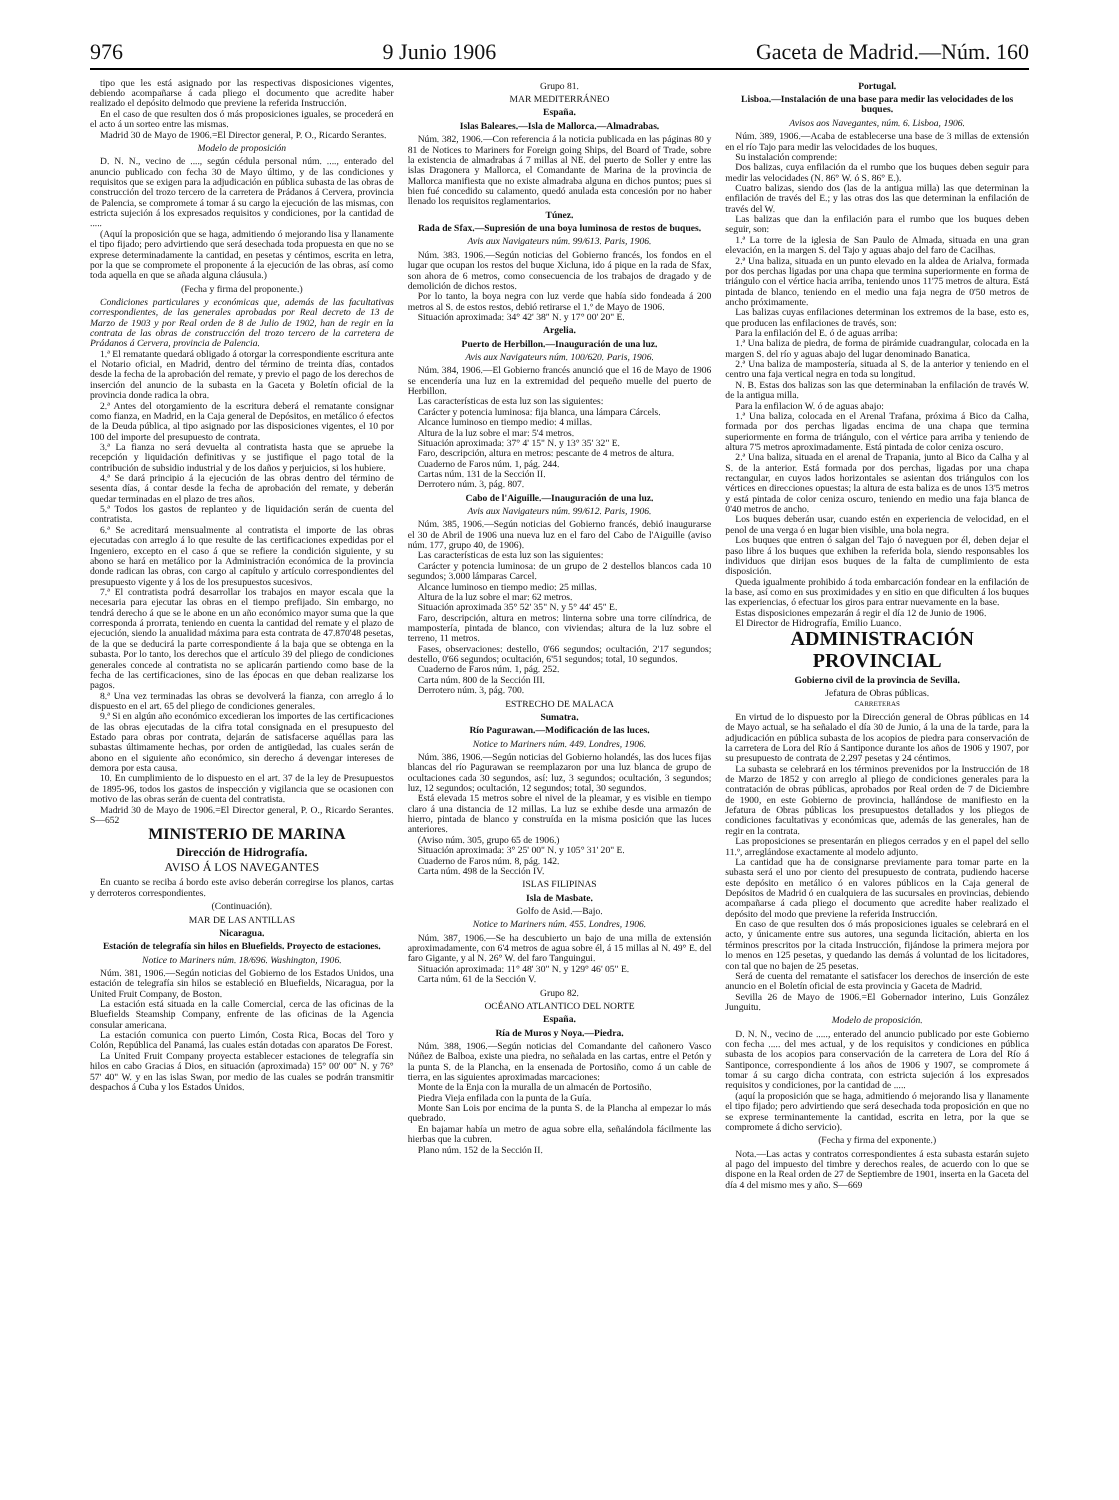976 9 Junio 1906 Gaceta de Madrid.—Núm. 160
tipo que les está asignado por las respectivas disposiciones vigentes, debiendo acompañarse á cada pliego el documento que acredite haber realizado el depósito delmodo que previene la referida Instrucción.
En el caso de que resulten dos ó más proposiciones iguales, se procederá en el acto á un sorteo entre las mismas.
Madrid 30 de Mayo de 1906.=El Director general, P. O., Ricardo Serantes.
Modelo de proposición
D. N. N., vecino de ...., según cédula personal núm. ...., enterado del anuncio publicado con fecha 30 de Mayo último, y de las condiciones y requisitos que se exigen para la adjudicación en pública subasta de las obras de construcción del trozo tercero de la carretera de Prádanos á Cervera, provincia de Palencia, se compromete á tomar á su cargo la ejecución de las mismas, con estricta sujeción á los expresados requisitos y condiciones, por la cantidad de .....
(Aquí la proposición que se haga, admitiendo ó mejorando lisa y llanamente el tipo fijado; pero advirtiendo que será desechada toda propuesta en que no se exprese determinadamente la cantidad, en pesetas y céntimos, escrita en letra, por la que se compromete el proponente á la ejecución de las obras, así como toda aquella en que se añada alguna cláusula.)
(Fecha y firma del proponente.)
Condiciones particulares y económicas que, además de las facultativas correspondientes, de las generales aprobadas por Real decreto de 13 de Marzo de 1903 y por Real orden de 8 de Julio de 1902, han de regir en la contrata de las obras de construcción del trozo tercero de la carretera de Prádanos á Cervera, provincia de Palencia.
1.ª El rematante quedará obligado á otorgar la correspondiente escritura ante el Notario oficial, en Madrid, dentro del término de treinta días, contados desde la fecha de la aprobación del remate, y previo el pago de los derechos de inserción del anuncio de la subasta en la Gaceta y Boletín oficial de la provincia donde radica la obra.
2.ª Antes del otorgamiento de la escritura deberá el rematante consignar como fianza, en Madrid, en la Caja general de Depósitos, en metálico ó efectos de la Deuda pública, al tipo asignado por las disposiciones vigentes, el 10 por 100 del importe del presupuesto de contrata.
3.ª La fianza no será devuelta al contratista hasta que se apruebe la recepción y liquidación definitivas y se justifique el pago total de la contribución de subsidio industrial y de los daños y perjuicios, si los hubiere.
4.ª Se dará principio á la ejecución de las obras dentro del término de sesenta días, á contar desde la fecha de aprobación del remate, y deberán quedar terminadas en el plazo de tres años.
5.ª Todos los gastos de replanteo y de liquidación serán de cuenta del contratista.
6.ª Se acreditará mensualmente al contratista el importe de las obras ejecutadas con arreglo á lo que resulte de las certificaciones expedidas por el Ingeniero, excepto en el caso á que se refiere la condición siguiente, y su abono se hará en metálico por la Administración económica de la provincia donde radican las obras, con cargo al capítulo y artículo correspondientes del presupuesto vigente y á los de los presupuestos sucesivos.
7.ª El contratista podrá desarrollar los trabajos en mayor escala que la necesaria para ejecutar las obras en el tiempo prefijado. Sin embargo, no tendrá derecho á que se le abone en un año económico mayor suma que la que corresponda á prorrata, teniendo en cuenta la cantidad del remate y el plazo de ejecución, siendo la anualidad máxima para esta contrata de 47.870'48 pesetas, de la que se deducirá la parte correspondiente á la baja que se obtenga en la subasta. Por lo tanto, los derechos que el artículo 39 del pliego de condiciones generales concede al contratista no se aplicarán partiendo como base de la fecha de las certificaciones, sino de las épocas en que deban realizarse los pagos.
8.ª Una vez terminadas las obras se devolverá la fianza, con arreglo á lo dispuesto en el art. 65 del pliego de condiciones generales.
9.ª Si en algún año económico excedieran los importes de las certificaciones de las obras ejecutadas de la cifra total consignada en el presupuesto del Estado para obras por contrata, dejarán de satisfacerse aquéllas para las subastas últimamente hechas, por orden de antigüedad, las cuales serán de abono en el siguiente año económico, sin derecho á devengar intereses de demora por esta causa.
10. En cumplimiento de lo dispuesto en el art. 37 de la ley de Presupuestos de 1895-96, todos los gastos de inspección y vigilancia que se ocasionen con motivo de las obras serán de cuenta del contratista.
Madrid 30 de Mayo de 1906.=El Director general, P. O., Ricardo Serantes. S—652
MINISTERIO DE MARINA
Dirección de Hidrografía.
AVISO Á LOS NAVEGANTES
En cuanto se reciba á bordo este aviso deberán corregirse los planos, cartas y derroteros correspondientes.
(Continuación).
MAR DE LAS ANTILLAS
Nicaragua.
Estación de telegrafía sin hilos en Bluefields. Proyecto de estaciones.
Notice to Mariners núm. 18/696. Washington, 1906.
Núm. 381, 1906.—Según noticias del Gobierno de los Estados Unidos, una estación de telegrafía sin hilos se estableció en Bluefields, Nicaragua, por la United Fruit Company, de Boston.
La estación está situada en la calle Comercial, cerca de las oficinas de la Bluefields Steamship Company, enfrente de las oficinas de la Agencia consular americana.
La estación comunica con puerto Limón, Costa Rica, Bocas del Toro y Colón, República del Panamá, las cuales están dotadas con aparatos De Forest.
La United Fruit Company proyecta establecer estaciones de telegrafía sin hilos en cabo Gracias á Dios, en situación (aproximada) 15° 00' 00" N. y 76° 57' 40" W. y en las islas Swan, por medio de las cuales se podrán transmitir despachos á Cuba y los Estados Unidos.
Grupo 81.
MAR MEDITERRÁNEO
España.
Islas Baleares.—Isla de Mallorca.—Almadrabas.
Núm. 382, 1906.—Con referencia á la noticia publicada en las páginas 80 y 81 de Notices to Mariners for Foreign going Ships, del Board of Trade, sobre la existencia de almadrabas á 7 millas al NE. del puerto de Soller y entre las islas Dragonera y Mallorca, el Comandante de Marina de la provincia de Mallorca manifiesta que no existe almadraba alguna en dichos puntos; pues si bien fué concedido su calamento, quedó anulada esta concesión por no haber llenado los requisitos reglamentarios.
Túnez.
Rada de Sfax.—Supresión de una boya luminosa de restos de buques.
Avis aux Navigateurs núm. 99/613. Paris, 1906.
Núm. 383. 1906.—Según noticias del Gobierno francés, los fondos en el lugar que ocupan los restos del buque Xicluna, ido á pique en la rada de Sfax, son ahora de 6 metros, como consecuencia de los trabajos de dragado y de demolición de dichos restos.
Por lo tanto, la boya negra con luz verde que había sido fondeada á 200 metros al S. de estos restos, debió retirarse el 1.º de Mayo de 1906.
Situación aproximada: 34° 42' 38" N. y 17° 00' 20" E.
Argelia.
Puerto de Herbillon.—Inauguración de una luz.
Avis aux Navigateurs núm. 100/620. Paris, 1906.
Núm. 384, 1906.—El Gobierno francés anunció que el 16 de Mayo de 1906 se encendería una luz en la extremidad del pequeño muelle del puerto de Herbillon.
Las características de esta luz son las siguientes:
Carácter y potencia luminosa: fija blanca, una lámpara Cárcels.
Alcance luminoso en tiempo medio: 4 millas.
Altura de la luz sobre el mar: 5'4 metros.
Situación aproximada: 37° 4' 15" N. y 13° 35' 32" E.
Faro, descripción, altura en metros: pescante de 4 metros de altura.
Cuaderno de Faros núm. 1, pág. 244.
Cartas núm. 131 de la Sección II.
Derrotero núm. 3, pág. 807.
Cabo de l'Aiguille.—Inauguración de una luz.
Avis aux Navigateurs núm. 99/612. Paris, 1906.
Núm. 385, 1906.—Según noticias del Gobierno francés, debió inaugurarse el 30 de Abril de 1906 una nueva luz en el faro del Cabo de l'Aiguille (aviso núm. 177, grupo 40, de 1906).
Las características de esta luz son las siguientes:
Carácter y potencia luminosa: de un grupo de 2 destellos blancos cada 10 segundos; 3.000 lámparas Carcel.
Alcance luminoso en tiempo medio: 25 millas.
Altura de la luz sobre el mar: 62 metros.
Situación aproximada 35° 52' 35" N. y 5° 44' 45" E.
Faro, descripción, altura en metros: linterna sobre una torre cilíndrica, de mampostería, pintada de blanco, con viviendas; altura de la luz sobre el terreno, 11 metros.
Fases, observaciones: destello, 0'66 segundos; ocultación, 2'17 segundos; destello, 0'66 segundos; ocultación, 6'51 segundos; total, 10 segundos.
Cuaderno de Faros núm. 1, pág. 252.
Carta núm. 800 de la Sección III.
Derrotero núm. 3, pág. 700.
ESTRECHO DE MALACA
Sumatra.
Río Pagurawan.—Modificación de las luces.
Notice to Mariners núm. 449. Londres, 1906.
Núm. 386, 1906.—Según noticias del Gobierno holandés, las dos luces fijas blancas del río Pagurawan se reemplazaron por una luz blanca de grupo de ocultaciones cada 30 segundos, así: luz, 3 segundos; ocultación, 3 segundos; luz, 12 segundos; ocultación, 12 segundos; total, 30 segundos.
Está elevada 15 metros sobre el nivel de la pleamar, y es visible en tiempo claro á una distancia de 12 millas. La luz se exhibe desde una armazón de hierro, pintada de blanco y construída en la misma posición que las luces anteriores.
(Aviso núm. 305, grupo 65 de 1906.)
Situación aproximada: 3° 25' 00" N. y 105° 31' 20" E.
Cuaderno de Faros núm. 8, pág. 142.
Carta núm. 498 de la Sección IV.
ISLAS FILIPINAS
Isla de Masbate.
Golfo de Asid.—Bajo.
Notice to Mariners núm. 455. Londres, 1906.
Núm. 387, 1906.—Se ha descubierto un bajo de una milla de extensión aproximadamente, con 6'4 metros de agua sobre él, á 15 millas al N. 49° E. del faro Gigante, y al N. 26° W. del faro Tanguingui.
Situación aproximada: 11° 48' 30" N. y 129° 46' 05" E.
Carta núm. 61 de la Sección V.
Grupo 82.
OCÉANO ATLANTICO DEL NORTE
España.
Ría de Muros y Noya.—Piedra.
Núm. 388, 1906.—Según noticias del Comandante del cañonero Vasco Núñez de Balboa, existe una piedra, no señalada en las cartas, entre el Petón y la punta S. de la Plancha, en la ensenada de Portosiño, como á un cable de tierra, en las siguientes aproximadas marcaciones:
Monte de la Enja con la muralla de un almacén de Portosiño.
Piedra Vieja enfilada con la punta de la Guía.
Monte San Lois por encima de la punta S. de la Plancha al empezar lo más quebrado.
En bajamar había un metro de agua sobre ella, señalándola fácilmente las hierbas que la cubren.
Plano núm. 152 de la Sección II.
Portugal.
Lisboa.—Instalación de una base para medir las velocidades de los buques.
Avisos aos Navegantes, núm. 6. Lisboa, 1906.
Núm. 389, 1906.—Acaba de establecerse una base de 3 millas de extensión en el río Tajo para medir las velocidades de los buques.
Su instalación comprende:
Dos balizas, cuya enfilación da el rumbo que los buques deben seguir para medir las velocidades (N. 86° W. ó S. 86° E.).
Cuatro balizas, siendo dos (las de la antigua milla) las que determinan la enfilación de través del E.; y las otras dos las que determinan la enfilación de través del W.
Las balizas que dan la enfilación para el rumbo que los buques deben seguir, son:
1.ª La torre de la iglesia de San Paulo de Almada, situada en una gran elevación, en la margen S. del Tajo y aguas abajo del faro de Cacilhas.
2.ª Una baliza, situada en un punto elevado en la aldea de Arialva, formada por dos perchas ligadas por una chapa que termina superiormente en forma de triángulo con el vértice hacia arriba, teniendo unos 11'75 metros de altura. Está pintada de blanco, teniendo en el medio una faja negra de 0'50 metros de ancho próximamente.
Las balizas cuyas enfilaciones determinan los extremos de la base, esto es, que producen las enfilaciones de través, son:
Para la enfilación del E. ó de aguas arriba:
1.ª Una baliza de piedra, de forma de pirámide cuadrangular, colocada en la margen S. del río y aguas abajo del lugar denominado Banatica.
2.ª Una baliza de mampostería, situada al S. de la anterior y teniendo en el centro una faja vertical negra en toda su longitud.
N. B. Estas dos balizas son las que determinaban la enfilación de través W. de la antigua milla.
Para la enfilacion W. ó de aguas abajo:
1.ª Una baliza, colocada en el Arenal Trafana, próxima á Bico da Calha, formada por dos perchas ligadas encima de una chapa que termina superiormente en forma de triángulo, con el vértice para arriba y teniendo de altura 7'5 metros aproximadamente. Está pintada de color ceniza oscuro.
2.ª Una baliza, situada en el arenal de Trapania, junto al Bico da Calha y al S. de la anterior. Está formada por dos perchas, ligadas por una chapa rectangular, en cuyos lados horizontales se asientan dos triángulos con los vértices en direcciones opuestas; la altura de esta baliza es de unos 13'5 metros y está pintada de color ceniza oscuro, teniendo en medio una faja blanca de 0'40 metros de ancho.
Los buques deberán usar, cuando estén en experiencia de velocidad, en el penol de una verga ó en lugar bien visible, una bola negra.
Los buques que entren ó salgan del Tajo ó naveguen por él, deben dejar el paso libre á los buques que exhiben la referida bola, siendo responsables los individuos que dirijan esos buques de la falta de cumplimiento de esta disposición.
Queda igualmente prohibido á toda embarcación fondear en la enfilación de la base, así como en sus proximidades y en sitio en que dificulten á los buques las experiencias, ó efectuar los giros para entrar nuevamente en la base.
Estas disposiciones empezarán á regir el día 12 de Junio de 1906.
El Director de Hidrografía, Emilio Luanco.
ADMINISTRACIÓN PROVINCIAL
Gobierno civil de la provincia de Sevilla.
Jefatura de Obras públicas.
CARRETERAS
En virtud de lo dispuesto por la Dirección general de Obras públicas en 14 de Mayo actual, se ha señalado el día 30 de Junio, á la una de la tarde, para la adjudicación en pública subasta de los acopios de piedra para conservación de la carretera de Lora del Río á Santiponce durante los años de 1906 y 1907, por su presupuesto de contrata de 2.297 pesetas y 24 céntimos.
La subasta se celebrará en los términos prevenidos por la Instrucción de 18 de Marzo de 1852 y con arreglo al pliego de condiciones generales para la contratación de obras públicas, aprobados por Real orden de 7 de Diciembre de 1900, en este Gobierno de provincia, hallándose de manifiesto en la Jefatura de Obras públicas los presupuestos detallados y los pliegos de condiciones facultativas y económicas que, además de las generales, han de regir en la contrata.
Las proposiciones se presentarán en pliegos cerrados y en el papel del sello 11.º, arreglándose exactamente al modelo adjunto.
La cantidad que ha de consignarse previamente para tomar parte en la subasta será el uno por ciento del presupuesto de contrata, pudiendo hacerse este depósito en metálico ó en valores públicos en la Caja general de Depósitos de Madrid ó en cualquiera de las sucursales en provincias, debiendo acompañarse á cada pliego el documento que acredite haber realizado el depósito del modo que previene la referida Instrucción.
En caso de que resulten dos ó más proposiciones iguales se celebrará en el acto, y únicamente entre sus autores, una segunda licitación, abierta en los términos prescritos por la citada Instrucción, fijándose la primera mejora por lo menos en 125 pesetas, y quedando las demás á voluntad de los licitadores, con tal que no bajen de 25 pesetas.
Será de cuenta del rematante el satisfacer los derechos de inserción de este anuncio en el Boletín oficial de esta provincia y Gaceta de Madrid.
Sevilla 26 de Mayo de 1906.=El Gobernador interino, Luis González Junguitu.
Modelo de proposición.
D. N. N., vecino de ....., enterado del anuncio publicado por este Gobierno con fecha ..... del mes actual, y de los requisitos y condiciones en pública subasta de los acopios para conservación de la carretera de Lora del Río á Santiponce, correspondiente á los años de 1906 y 1907, se compromete á tomar á su cargo dicha contrata, con estricta sujeción á los expresados requisitos y condiciones, por la cantidad de .....
(aquí la proposición que se haga, admitiendo ó mejorando lisa y llanamente el tipo fijado; pero advirtiendo que será desechada toda proposición en que no se exprese terminantemente la cantidad, escrita en letra, por la que se compromete á dicho servicio).
(Fecha y firma del exponente.)
Nota.—Las actas y contratos correspondientes á esta subasta estarán sujeto al pago del impuesto del timbre y derechos reales, de acuerdo con lo que se dispone en la Real orden de 27 de Septiembre de 1901, inserta en la Gaceta del día 4 del mismo mes y año. S—669